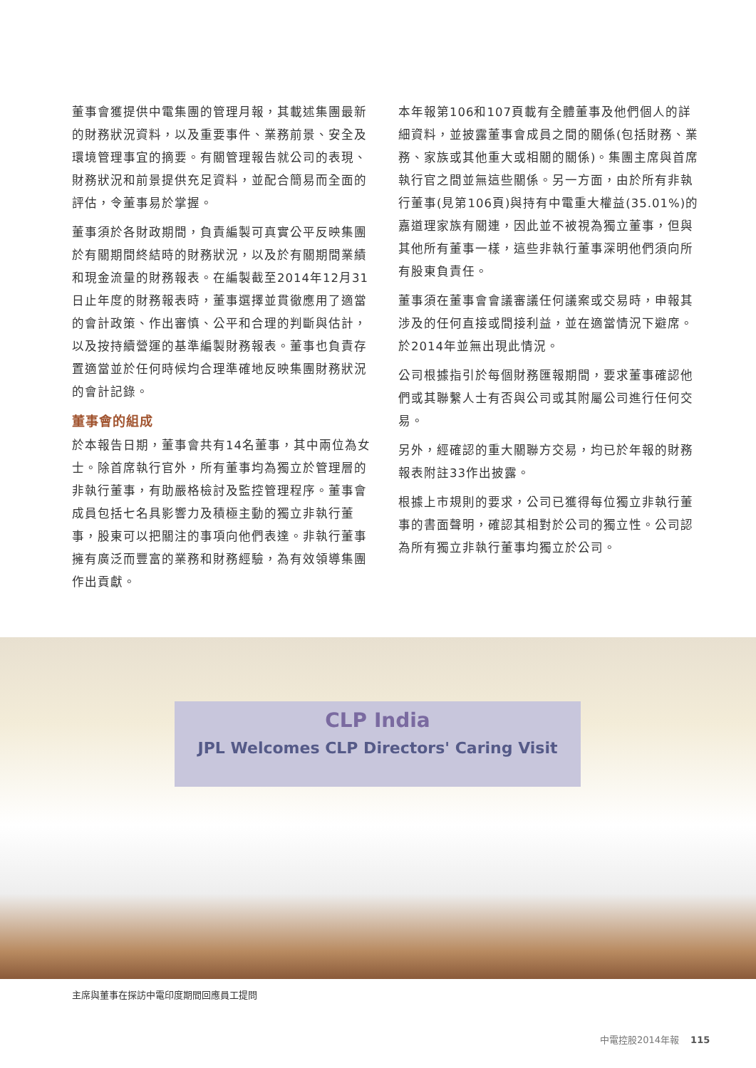董事會獲提供中電集團的管理月報，其載述集團最新的財務狀況資料，以及重要事件、業務前景、安全及環境管理事宜的摘要。有關管理報告就公司的表現、財務狀況和前景提供充足資料，並配合簡易而全面的評估，令董事易於掌握。
董事須於各財政期間，負責編製可真實公平反映集團於有關期間終結時的財務狀況，以及於有關期間業績和現金流量的財務報表。在編製截至2014年12月31日止年度的財務報表時，董事選擇並貫徹應用了適當的會計政策、作出審慎、公平和合理的判斷與估計，以及按持續營運的基準編製財務報表。董事也負責存置適當並於任何時候均合理準確地反映集團財務狀況的會計記錄。
董事會的組成
於本報告日期，董事會共有14名董事，其中兩位為女士。除首席執行官外，所有董事均為獨立於管理層的非執行董事，有助嚴格檢討及監控管理程序。董事會成員包括七名具影響力及積極主動的獨立非執行董事，股東可以把關注的事項向他們表達。非執行董事擁有廣泛而豐富的業務和財務經驗，為有效領導集團作出貢獻。
本年報第106和107頁載有全體董事及他們個人的詳細資料，並披露董事會成員之間的關係(包括財務、業務、家族或其他重大或相關的關係)。集團主席與首席執行官之間並無這些關係。另一方面，由於所有非執行董事(見第106頁)與持有中電重大權益(35.01%)的嘉道理家族有關連，因此並不被視為獨立董事，但與其他所有董事一樣，這些非執行董事深明他們須向所有股東負責任。
董事須在董事會會議審議任何議案或交易時，申報其涉及的任何直接或間接利益，並在適當情況下避席。於2014年並無出現此情況。
公司根據指引於每個財務匯報期間，要求董事確認他們或其聯繫人士有否與公司或其附屬公司進行任何交易。
另外，經確認的重大關聯方交易，均已於年報的財務報表附註33作出披露。
根據上市規則的要求，公司已獲得每位獨立非執行董事的書面聲明，確認其相對於公司的獨立性。公司認為所有獨立非執行董事均獨立於公司。
CLP India
JPL Welcomes CLP Directors' Caring Visit
主席與董事在探訪中電印度期間回應員工提問
中電控股2014年報 115